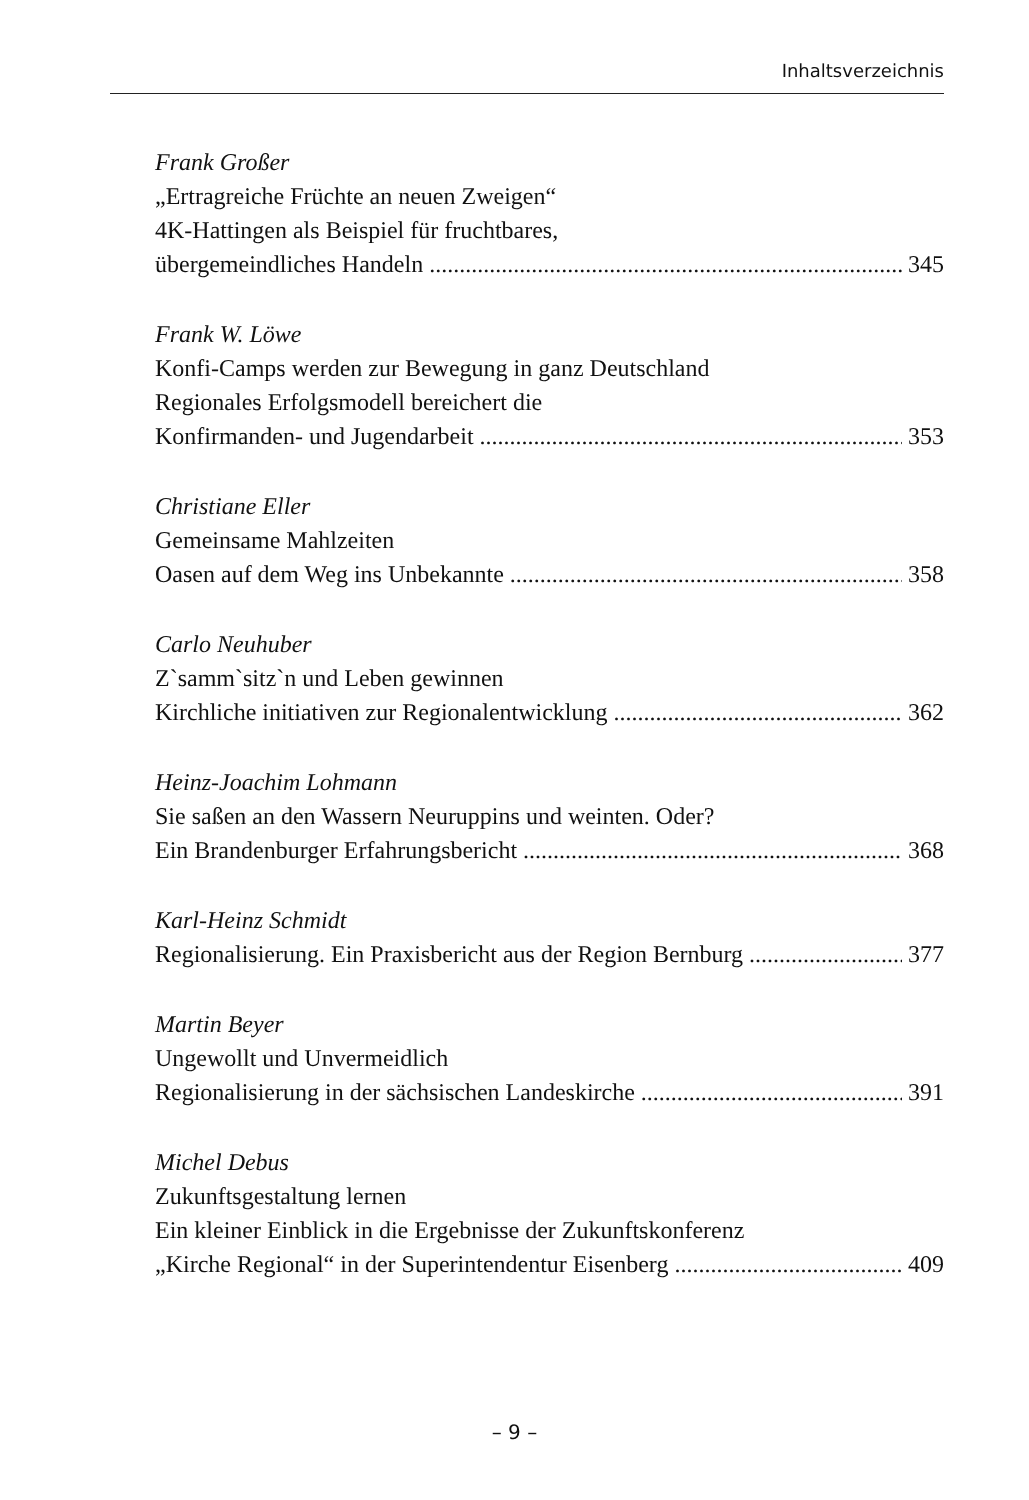Inhaltsverzeichnis
Frank Großer
„Ertragreiche Früchte an neuen Zweigen“
4K-Hattingen als Beispiel für fruchtbares,
übergemeindliches Handeln 345
Frank W. Löwe
Konfi-Camps werden zur Bewegung in ganz Deutschland
Regionales Erfolgsmodell bereichert die
Konfirmanden- und Jugendarbeit 353
Christiane Eller
Gemeinsame Mahlzeiten
Oasen auf dem Weg ins Unbekannte 358
Carlo Neuhuber
Z`samm`sitz`n und Leben gewinnen
Kirchliche initiativen zur Regionalentwicklung 362
Heinz-Joachim Lohmann
Sie saßen an den Wassern Neuruppins und weinten. Oder?
Ein Brandenburger Erfahrungsbericht 368
Karl-Heinz Schmidt
Regionalisierung. Ein Praxisbericht aus der Region Bernburg 377
Martin Beyer
Ungewollt und Unvermeidlich
Regionalisierung in der sächsischen Landeskirche 391
Michel Debus
Zukunftsgestaltung lernen
Ein kleiner Einblick in die Ergebnisse der Zukunftskonferenz
„Kirche Regional“ in der Superintendentur Eisenberg 409
– 9 –